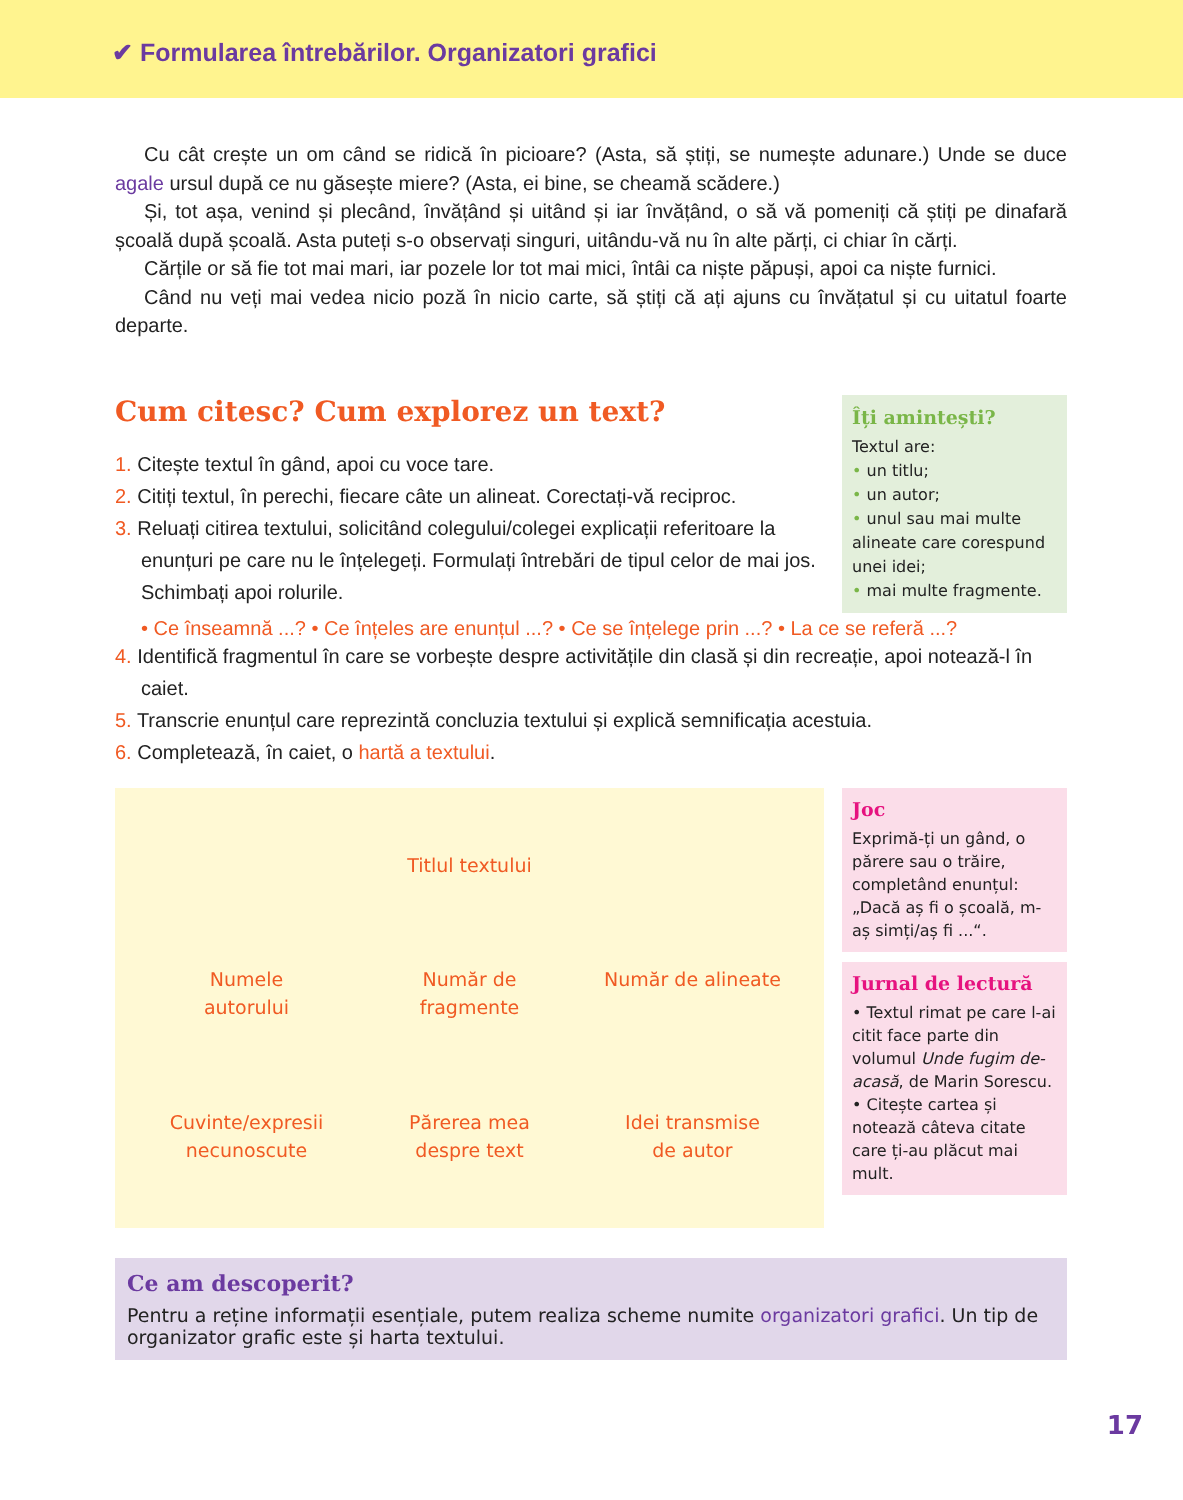✔ Formularea întrebărilor. Organizatori grafici
Cu cât crește un om când se ridică în picioare? (Asta, să știți, se numește adunare.) Unde se duce agale ursul după ce nu găsește miere? (Asta, ei bine, se cheamă scădere.)
Și, tot așa, venind și plecând, învățând și uitând și iar învățând, o să vă pomeniți că știți pe dinafară școală după școală. Asta puteți s-o observați singuri, uitându-vă nu în alte părți, ci chiar în cărți.
Cărțile or să fie tot mai mari, iar pozele lor tot mai mici, întâi ca niște păpuși, apoi ca niște furnici.
Când nu veți mai vedea nicio poză în nicio carte, să știți că ați ajuns cu învățatul și cu uitatul foarte departe.
Cum citesc? Cum explorez un text?
1. Citește textul în gând, apoi cu voce tare.
2. Citiți textul, în perechi, fiecare câte un alineat. Corectați-vă reciproc.
3. Reluați citirea textului, solicitând colegului/colegei explicații referitoare la enunțuri pe care nu le înțelegeți. Formulați întrebări de tipul celor de mai jos. Schimbați apoi rolurile.
Îți amintești?
Textul are:
• un titlu;
• un autor;
• unul sau mai multe alineate care corespund unei idei;
• mai multe fragmente.
• Ce înseamnă ...? • Ce înțeles are enunțul ...? • Ce se înțelege prin ...? • La ce se referă ...?
4. Identifică fragmentul în care se vorbește despre activitățile din clasă și din recreație, apoi notează-l în caiet.
5. Transcrie enunțul care reprezintă concluzia textului și explică semnificația acestuia.
6. Completează, în caiet, o hartă a textului.
Titlul textului
Numele
autorului
Număr de
fragmente
Număr de alineate
Cuvinte/expresii
necunoscute
Părerea mea
despre text
Idei transmise
de autor
Joc
Exprimă-ți un gând, o părere sau o trăire, completând enunțul: „Dacă aș fi o școală, m-aș simți/aș fi ...“.
Jurnal de lectură
• Textul rimat pe care l-ai citit face parte din volumul Unde fugim de-acasă, de Marin Sorescu.
• Citește cartea și notează câteva citate care ți-au plăcut mai mult.
Ce am descoperit?
Pentru a reține informații esențiale, putem realiza scheme numite organizatori grafici. Un tip de organizator grafic este și harta textului.
17